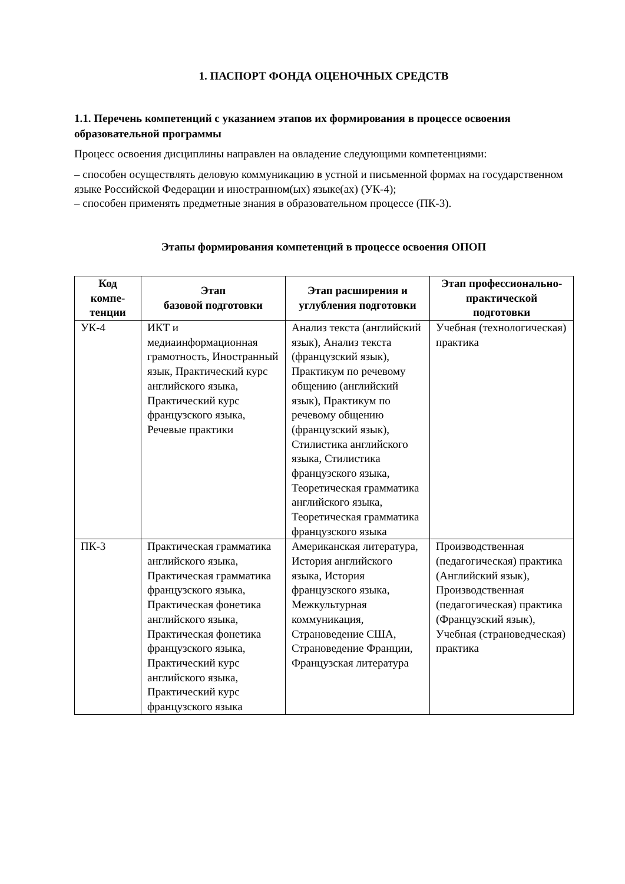1. ПАСПОРТ ФОНДА ОЦЕНОЧНЫХ СРЕДСТВ
1.1. Перечень компетенций с указанием этапов их формирования в процессе освоения образовательной программы
Процесс освоения дисциплины направлен на овладение следующими компетенциями:
– способен осуществлять деловую коммуникацию в устной и письменной формах на государственном языке Российской Федерации и иностранном(ых) языке(ах) (УК-4);
– способен применять предметные знания в образовательном процессе (ПК-3).
Этапы формирования компетенций в процессе освоения ОПОП
| Код компе-тенции | Этап базовой подготовки | Этап расширения и углубления подготовки | Этап профессионально-практической подготовки |
| --- | --- | --- | --- |
| УК-4 | ИКТ и медиаинформационная грамотность, Иностранный язык, Практический курс английского языка, Практический курс французского языка, Речевые практики | Анализ текста (английский язык), Анализ текста (французский язык), Практикум по речевому общению (английский язык), Практикум по речевому общению (французский язык), Стилистика английского языка, Стилистика французского языка, Теоретическая грамматика английского языка, Теоретическая грамматика французского языка | Учебная (технологическая) практика |
| ПК-3 | Практическая грамматика английского языка, Практическая грамматика французского языка, Практическая фонетика английского языка, Практическая фонетика французского языка, Практический курс английского языка, Практический курс французского языка | Американская литература, История английского языка, История французского языка, Межкультурная коммуникация, Страноведение США, Страноведение Франции, Французская литература | Производственная (педагогическая) практика (Английский язык), Производственная (педагогическая) практика (Французский язык), Учебная (страноведческая) практика |